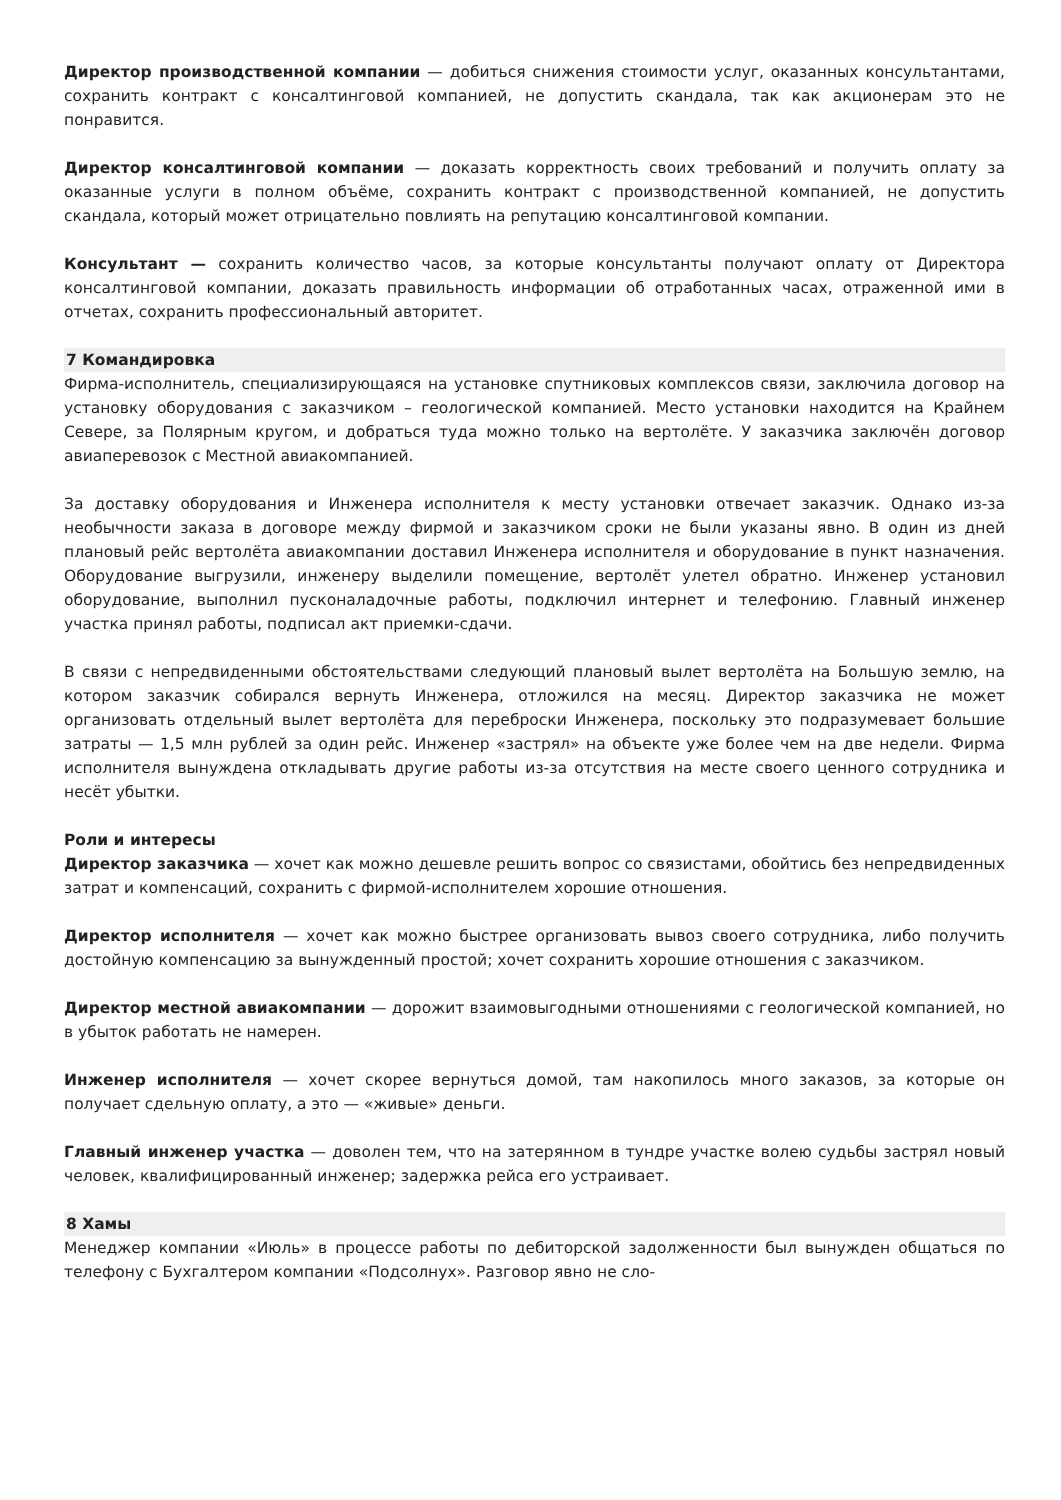Директор производственной компании — добиться снижения стоимости услуг, оказанных консультантами, сохранить контракт с консалтинговой компанией, не допустить скандала, так как акционерам это не понравится.
Директор консалтинговой компании — доказать корректность своих требований и получить оплату за оказанные услуги в полном объёме, сохранить контракт с производственной компанией, не допустить скандала, который может отрицательно повлиять на репутацию консалтинговой компании.
Консультант — сохранить количество часов, за которые консультанты получают оплату от Директора консалтинговой компании, доказать правильность информации об отработанных часах, отраженной ими в отчетах, сохранить профессиональный авторитет.
7 Командировка
Фирма-исполнитель, специализирующаяся на установке спутниковых комплексов связи, заключила договор на установку оборудования с заказчиком – геологической компанией. Место установки находится на Крайнем Севере, за Полярным кругом, и добраться туда можно только на вертолёте. У заказчика заключён договор авиаперевозок с Местной авиакомпанией.
За доставку оборудования и Инженера исполнителя к месту установки отвечает заказчик. Однако из-за необычности заказа в договоре между фирмой и заказчиком сроки не были указаны явно. В один из дней плановый рейс вертолёта авиакомпании доставил Инженера исполнителя и оборудование в пункт назначения. Оборудование выгрузили, инженеру выделили помещение, вертолёт улетел обратно. Инженер установил оборудование, выполнил пусконаладочные работы, подключил интернет и телефонию. Главный инженер участка принял работы, подписал акт приемки-сдачи.
В связи с непредвиденными обстоятельствами следующий плановый вылет вертолёта на Большую землю, на котором заказчик собирался вернуть Инженера, отложился на месяц. Директор заказчика не может организовать отдельный вылет вертолёта для переброски Инженера, поскольку это подразумевает большие затраты — 1,5 млн рублей за один рейс. Инженер «застрял» на объекте уже более чем на две недели. Фирма исполнителя вынуждена откладывать другие работы из-за отсутствия на месте своего ценного сотрудника и несёт убытки.
Роли и интересы
Директор заказчика — хочет как можно дешевле решить вопрос со связистами, обойтись без непредвиденных затрат и компенсаций, сохранить с фирмой-исполнителем хорошие отношения.
Директор исполнителя — хочет как можно быстрее организовать вывоз своего сотрудника, либо получить достойную компенсацию за вынужденный простой; хочет сохранить хорошие отношения с заказчиком.
Директор местной авиакомпании — дорожит взаимовыгодными отношениями с геологической компанией, но в убыток работать не намерен.
Инженер исполнителя — хочет скорее вернуться домой, там накопилось много заказов, за которые он получает сдельную оплату, а это — «живые» деньги.
Главный инженер участка — доволен тем, что на затерянном в тундре участке волею судьбы застрял новый человек, квалифицированный инженер; задержка рейса его устраивает.
8 Хамы
Менеджер компании «Июль» в процессе работы по дебиторской задолженности был вынужден общаться по телефону с Бухгалтером компании «Подсолнух». Разговор явно не сло-